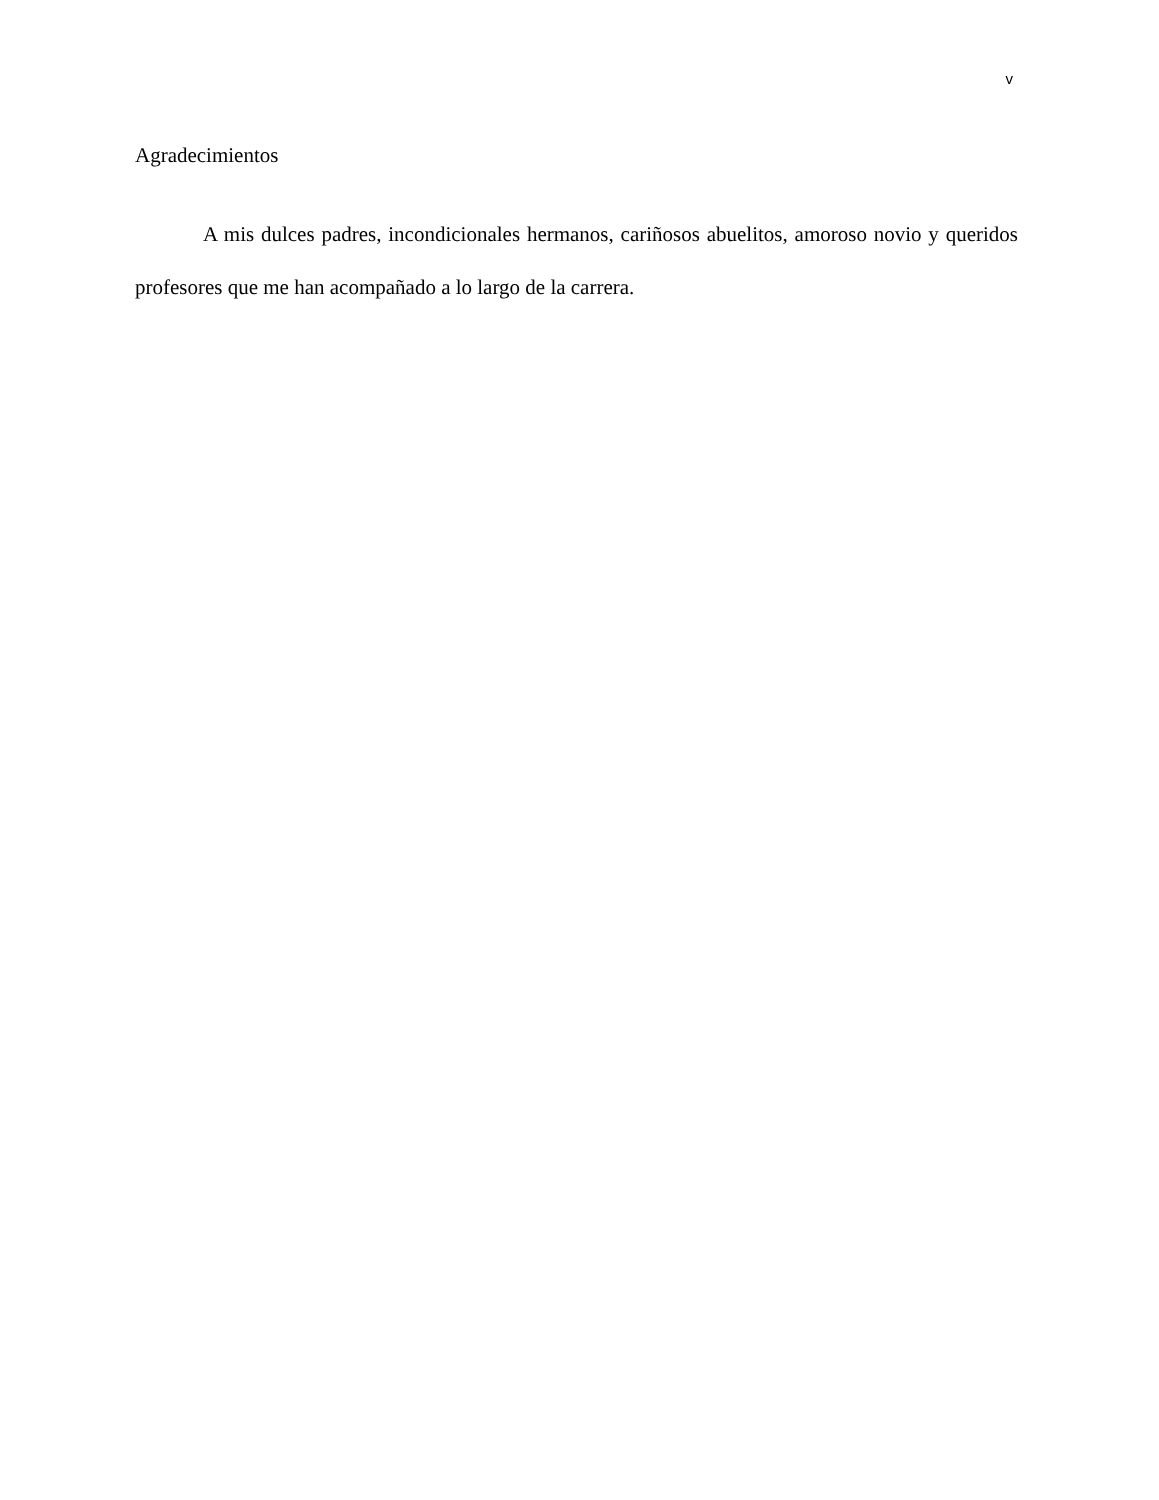v
Agradecimientos
A mis dulces padres, incondicionales hermanos, cariñosos abuelitos, amoroso novio y queridos profesores que me han acompañado a lo largo de la carrera.